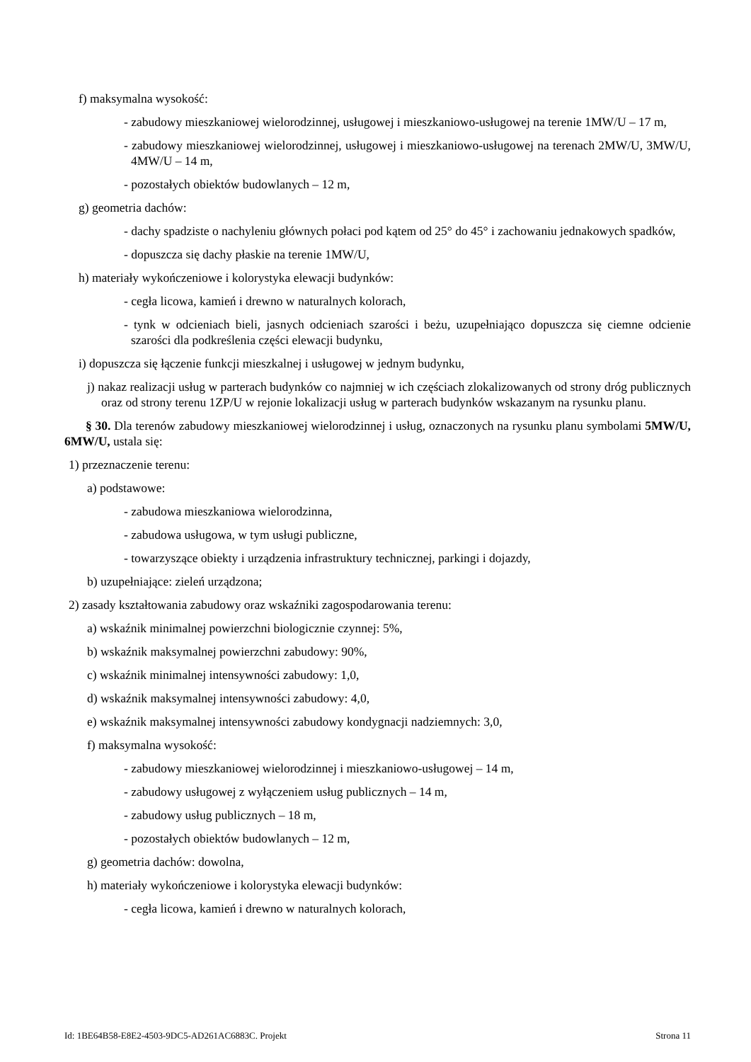f) maksymalna wysokość:
- zabudowy mieszkaniowej wielorodzinnej, usługowej i mieszkaniowo-usługowej na terenie 1MW/U – 17 m,
- zabudowy mieszkaniowej wielorodzinnej, usługowej i mieszkaniowo-usługowej na terenach 2MW/U, 3MW/U, 4MW/U – 14 m,
- pozostałych obiektów budowlanych – 12 m,
g) geometria dachów:
- dachy spadziste o nachyleniu głównych połaci pod kątem od 25° do 45° i zachowaniu jednakowych spadków,
- dopuszcza się dachy płaskie na terenie 1MW/U,
h) materiały wykończeniowe i kolorystyka elewacji budynków:
- cegła licowa, kamień i drewno w naturalnych kolorach,
- tynk w odcieniach bieli, jasnych odcieniach szarości i beżu, uzupełniająco dopuszcza się ciemne odcienie szarości dla podkreślenia części elewacji budynku,
i) dopuszcza się łączenie funkcji mieszkalnej i usługowej w jednym budynku,
j) nakaz realizacji usług w parterach budynków co najmniej w ich częściach zlokalizowanych od strony dróg publicznych oraz od strony terenu 1ZP/U w rejonie lokalizacji usług w parterach budynków wskazanym na rysunku planu.
§ 30. Dla terenów zabudowy mieszkaniowej wielorodzinnej i usług, oznaczonych na rysunku planu symbolami 5MW/U, 6MW/U, ustala się:
1) przeznaczenie terenu:
a) podstawowe:
- zabudowa mieszkaniowa wielorodzinna,
- zabudowa usługowa, w tym usługi publiczne,
- towarzyszące obiekty i urządzenia infrastruktury technicznej, parkingi i dojazdy,
b) uzupełniające: zieleń urządzona;
2) zasady kształtowania zabudowy oraz wskaźniki zagospodarowania terenu:
a) wskaźnik minimalnej powierzchni biologicznie czynnej: 5%,
b) wskaźnik maksymalnej powierzchni zabudowy: 90%,
c) wskaźnik minimalnej intensywności zabudowy: 1,0,
d) wskaźnik maksymalnej intensywności zabudowy: 4,0,
e) wskaźnik maksymalnej intensywności zabudowy kondygnacji nadziemnych: 3,0,
f) maksymalna wysokość:
- zabudowy mieszkaniowej wielorodzinnej i mieszkaniowo-usługowej – 14 m,
- zabudowy usługowej z wyłączeniem usług publicznych – 14 m,
- zabudowy usług publicznych – 18 m,
- pozostałych obiektów budowlanych – 12 m,
g) geometria dachów: dowolna,
h) materiały wykończeniowe i kolorystyka elewacji budynków:
- cegła licowa, kamień i drewno w naturalnych kolorach,
Id: 1BE64B58-E8E2-4503-9DC5-AD261AC6883C. Projekt Strona 11